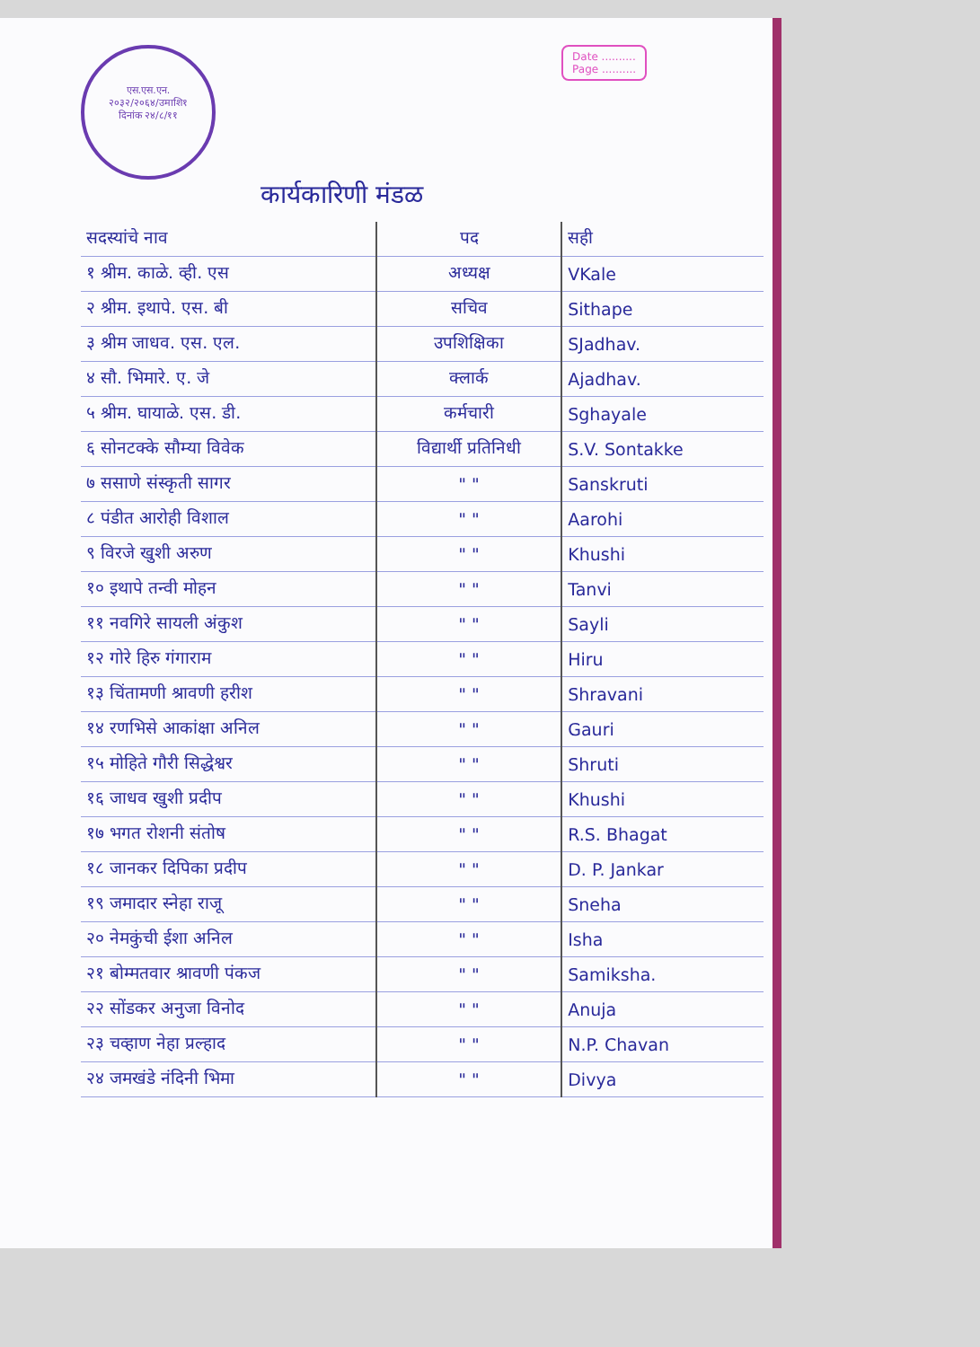एस.एस.एन.
२०३२/२०६४/उमाशि१
दिनांक २४/८/११
Date ..........
Page ..........
कार्यकारिणी मंडळ
| सदस्यांचे नाव | पद | सही |
| --- | --- | --- |
| १ श्रीम. काळे. व्ही. एस | अध्यक्ष | VKale |
| २ श्रीम. इथापे. एस. बी | सचिव | Sithape |
| ३ श्रीम जाधव. एस. एल. | उपशिक्षिका | SJadhav. |
| ४ सौ. भिमारे. ए. जे | क्लार्क | Ajadhav. |
| ५ श्रीम. घायाळे. एस. डी. | कर्मचारी | Sghayale |
| ६ सोनटक्के सौम्या विवेक | विद्यार्थी प्रतिनिधी | S.V. Sontakke |
| ७ ससाणे संस्कृती सागर | " " | Sanskruti |
| ८ पंडीत आरोही विशाल | " " | Aarohi |
| ९ विरजे खुशी अरुण | " " | Khushi |
| १० इथापे तन्वी मोहन | " " | Tanvi |
| ११ नवगिरे सायली अंकुश | " " | Sayli |
| १२ गोरे हिरु गंगाराम | " " | Hiru |
| १३ चिंतामणी श्रावणी हरीश | " " | Shravani |
| १४ रणभिसे आकांक्षा अनिल | " " | Gauri |
| १५ मोहिते गौरी सिद्धेश्वर | " " | Shruti |
| १६ जाधव खुशी प्रदीप | " " | Khushi |
| १७ भगत रोशनी संतोष | " " | R.S. Bhagat |
| १८ जानकर दिपिका प्रदीप | " " | D. P. Jankar |
| १९ जमादार स्नेहा राजू | " " | Sneha |
| २० नेमकुंची ईशा अनिल | " " | Isha |
| २१ बोम्मतवार श्रावणी पंकज | " " | Samiksha. |
| २२ सोंडकर अनुजा विनोद | " " | Anuja |
| २३ चव्हाण नेहा प्रल्हाद | " " | N.P. Chavan |
| २४ जमखंडे नंदिनी भिमा | " " | Divya |